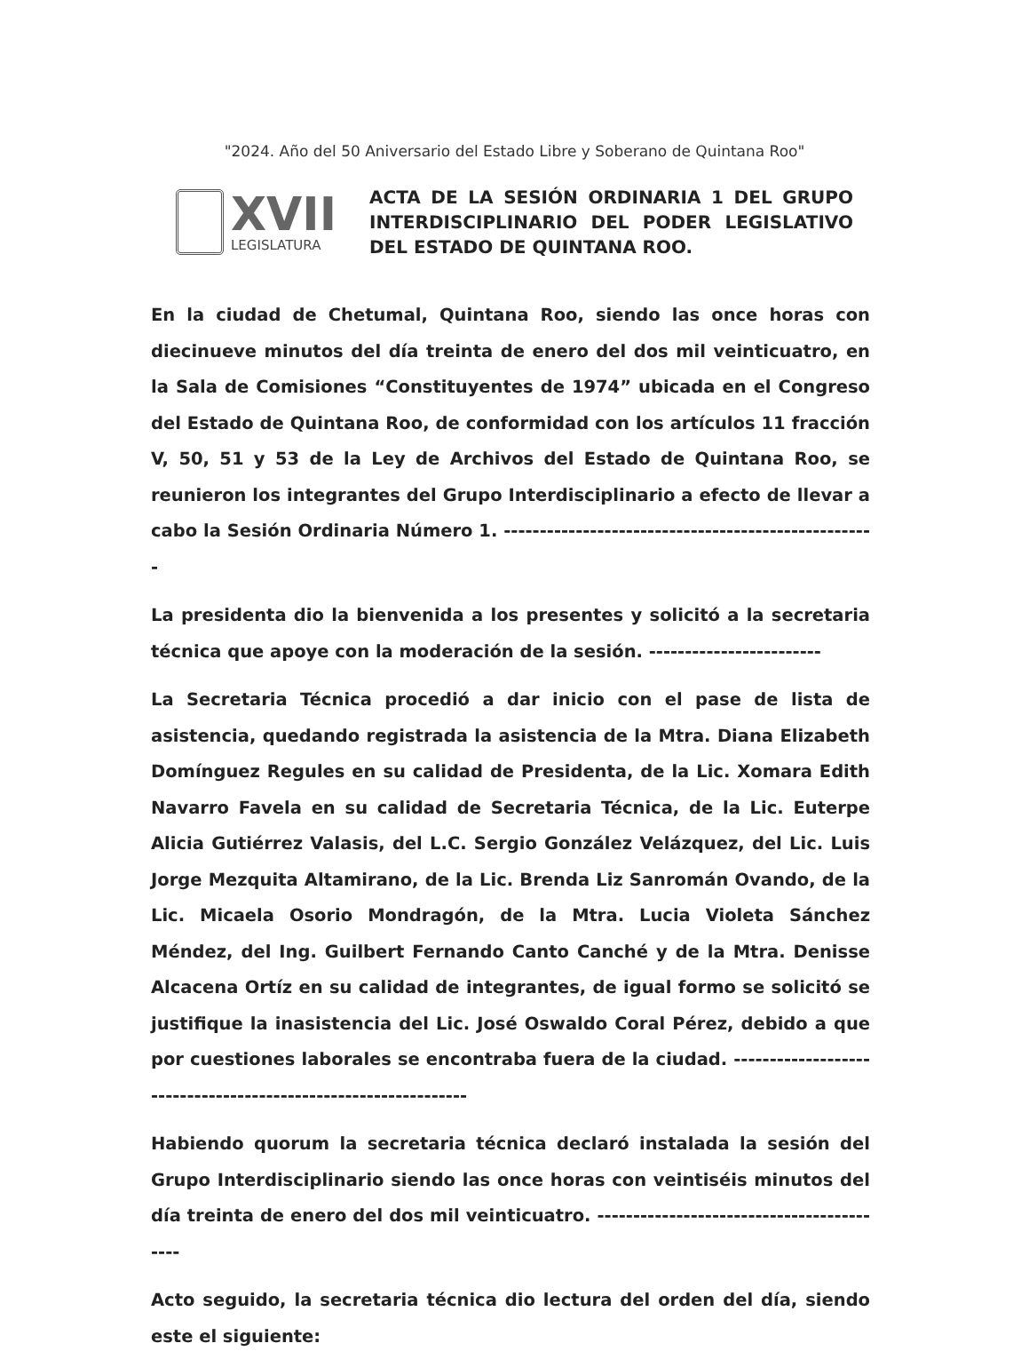"2024. Año del 50 Aniversario del Estado Libre y Soberano de Quintana Roo"
XVII
LEGISLATURA
ACTA DE LA SESIÓN ORDINARIA 1 DEL GRUPO INTERDISCIPLINARIO DEL PODER LEGISLATIVO DEL ESTADO DE QUINTANA ROO.
En la ciudad de Chetumal, Quintana Roo, siendo las once horas con diecinueve minutos del día treinta de enero del dos mil veinticuatro, en la Sala de Comisiones “Constituyentes de 1974” ubicada en el Congreso del Estado de Quintana Roo, de conformidad con los artículos 11 fracción V, 50, 51 y 53 de la Ley de Archivos del Estado de Quintana Roo, se reunieron los integrantes del Grupo Interdisciplinario a efecto de llevar a cabo la Sesión Ordinaria Número 1. ----------------------------------------------------
La presidenta dio la bienvenida a los presentes y solicitó a la secretaria técnica que apoye con la moderación de la sesión. ------------------------
La Secretaria Técnica procedió a dar inicio con el pase de lista de asistencia, quedando registrada la asistencia de la Mtra. Diana Elizabeth Domínguez Regules en su calidad de Presidenta, de la Lic. Xomara Edith Navarro Favela en su calidad de Secretaria Técnica, de la Lic. Euterpe Alicia Gutiérrez Valasis, del L.C. Sergio González Velázquez, del Lic. Luis Jorge Mezquita Altamirano, de la Lic. Brenda Liz Sanromán Ovando, de la Lic. Micaela Osorio Mondragón, de la Mtra. Lucia Violeta Sánchez Méndez, del Ing. Guilbert Fernando Canto Canché y de la Mtra. Denisse Alcacena Ortíz en su calidad de integrantes, de igual formo se solicitó se justifique la inasistencia del Lic. José Oswaldo Coral Pérez, debido a que por cuestiones laborales se encontraba fuera de la ciudad. ---------------------------------------------------------------
Habiendo quorum la secretaria técnica declaró instalada la sesión del Grupo Interdisciplinario siendo las once horas con veintiséis minutos del día treinta de enero del dos mil veinticuatro. ------------------------------------------
Acto seguido, la secretaria técnica dio lectura del orden del día, siendo este el siguiente: